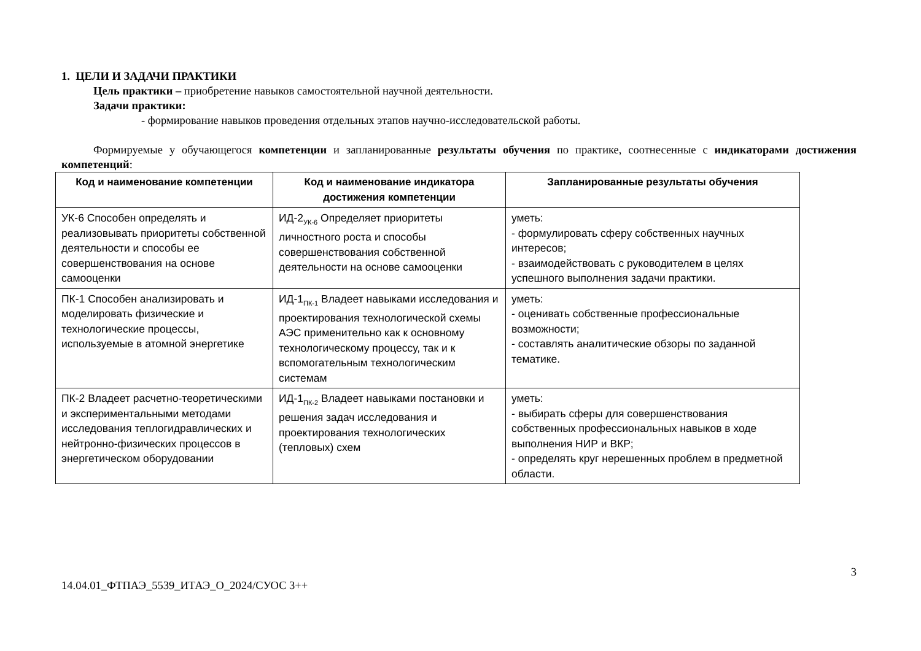1. ЦЕЛИ И ЗАДАЧИ ПРАКТИКИ
Цель практики – приобретение навыков самостоятельной научной деятельности.
Задачи практики:
- формирование навыков проведения отдельных этапов научно-исследовательской работы.
Формируемые у обучающегося компетенции и запланированные результаты обучения по практике, соотнесенные с индикаторами достижения компетенций:
| Код и наименование компетенции | Код и наименование индикатора достижения компетенции | Запланированные результаты обучения |
| --- | --- | --- |
| УК-6 Способен определять и реализовывать приоритеты собственной деятельности и способы ее совершенствования на основе самооценки | ИД-2<sub>УК-6</sub> Определяет приоритеты личностного роста и способы совершенствования собственной деятельности на основе самооценки | уметь: - формулировать сферу собственных научных интересов; - взаимодействовать с руководителем в целях успешного выполнения задачи практики. |
| ПК-1 Способен анализировать и моделировать физические и технологические процессы, используемые в атомной энергетике | ИД-1<sub>ПК-1</sub> Владеет навыками исследования и проектирования технологической схемы АЭС применительно как к основному технологическому процессу, так и к вспомогательным технологическим системам | уметь: - оценивать собственные профессиональные возможности; - составлять аналитические обзоры по заданной тематике. |
| ПК-2 Владеет расчетно-теоретическими и экспериментальными методами исследования теплогидравлических и нейтронно-физических процессов в энергетическом оборудовании | ИД-1<sub>ПК-2</sub> Владеет навыками постановки и решения задач исследования и проектирования технологических (тепловых) схем | уметь: - выбирать сферы для совершенствования собственных профессиональных навыков в ходе выполнения НИР и ВКР; - определять круг нерешенных проблем в предметной области. |
3
14.04.01_ФТПАЭ_5539_ИТАЭ_О_2024/СУОС 3++